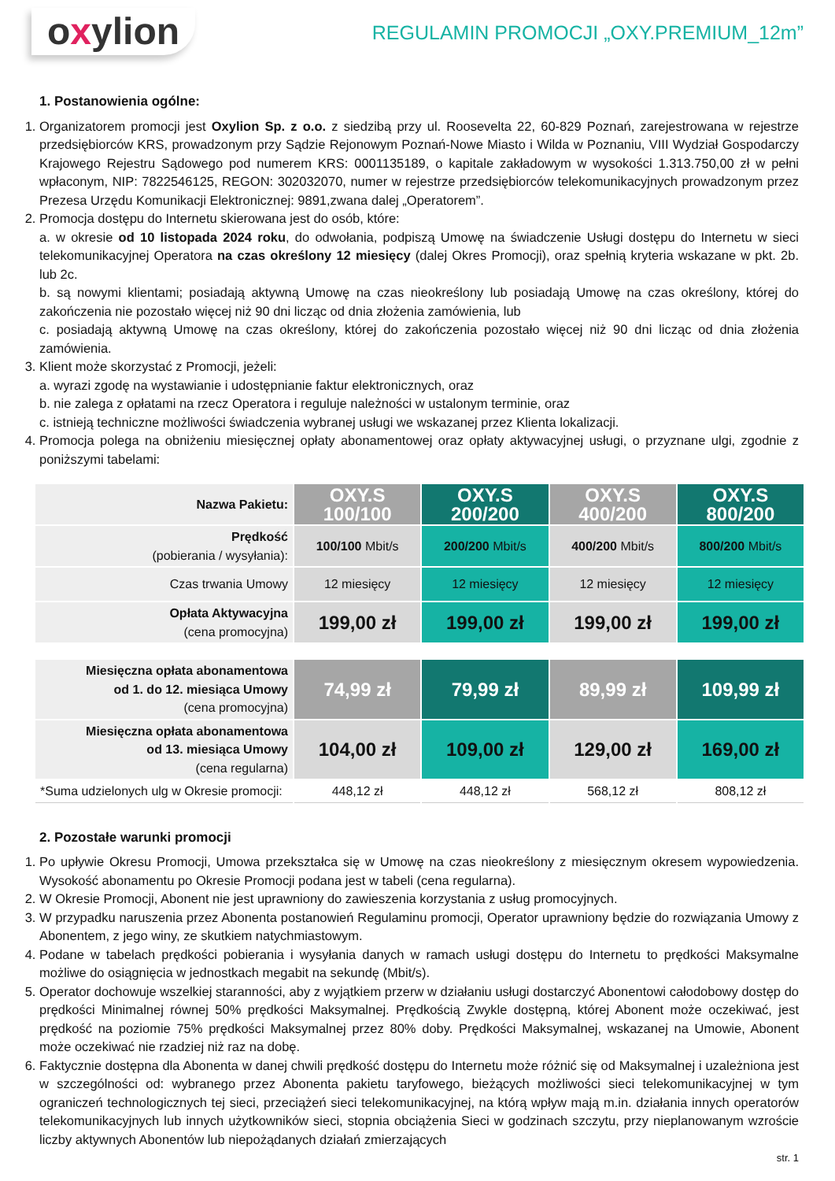oxylion
REGULAMIN PROMOCJI „OXY.PREMIUM_12m”
1. Postanowienia ogólne:
1. Organizatorem promocji jest Oxylion Sp. z o.o. z siedzibą przy ul. Roosevelta 22, 60-829 Poznań, zarejestrowana w rejestrze przedsiębiorców KRS, prowadzonym przy Sądzie Rejonowym Poznań-Nowe Miasto i Wilda w Poznaniu, VIII Wydział Gospodarczy Krajowego Rejestru Sądowego pod numerem KRS: 0001135189, o kapitale zakładowym w wysokości 1.313.750,00 zł w pełni wpłaconym, NIP: 7822546125, REGON: 302032070, numer w rejestrze przedsiębiorców telekomunikacyjnych prowadzonym przez Prezesa Urzędu Komunikacji Elektronicznej: 9891,zwana dalej „Operatorem”.
2. Promocja dostępu do Internetu skierowana jest do osób, które:
a. w okresie od 10 listopada 2024 roku, do odwołania, podpiszą Umowę na świadczenie Usługi dostępu do Internetu w sieci telekomunikacyjnej Operatora na czas określony 12 miesięcy (dalej Okres Promocji), oraz spełnią kryteria wskazane w pkt. 2b. lub 2c.
b. są nowymi klientami; posiadają aktywną Umowę na czas nieokreślony lub posiadają Umowę na czas określony, której do zakończenia nie pozostało więcej niż 90 dni licząc od dnia złożenia zamówienia, lub
c. posiadają aktywną Umowę na czas określony, której do zakończenia pozostało więcej niż 90 dni licząc od dnia złożenia zamówienia.
3. Klient może skorzystać z Promocji, jeżeli:
a. wyrazi zgodę na wystawianie i udostępnianie faktur elektronicznych, oraz
b. nie zalega z opłatami na rzecz Operatora i reguluje należności w ustalonym terminie, oraz
c. istnieją techniczne możliwości świadczenia wybranej usługi we wskazanej przez Klienta lokalizacji.
4. Promocja polega na obniżeniu miesięcznej opłaty abonamentowej oraz opłaty aktywacyjnej usługi, o przyznane ulgi, zgodnie z poniższymi tabelami:
| Nazwa Pakietu: | OXY.S 100/100 | OXY.S 200/200 | OXY.S 400/200 | OXY.S 800/200 |
| Prędkość (pobierania / wysyłania): | 100/100 Mbit/s | 200/200 Mbit/s | 400/200 Mbit/s | 800/200 Mbit/s |
| Czas trwania Umowy | 12 miesięcy | 12 miesięcy | 12 miesięcy | 12 miesięcy |
| Opłata Aktywacyjna (cena promocyjna) | 199,00 zł | 199,00 zł | 199,00 zł | 199,00 zł |
| Miesięczna opłata abonamentowa od 1. do 12. miesiąca Umowy (cena promocyjna) | 74,99 zł | 79,99 zł | 89,99 zł | 109,99 zł |
| Miesięczna opłata abonamentowa od 13. miesiąca Umowy (cena regularna) | 104,00 zł | 109,00 zł | 129,00 zł | 169,00 zł |
| *Suma udzielonych ulg w Okresie promocji: | 448,12 zł | 448,12 zł | 568,12 zł | 808,12 zł |
2. Pozostałe warunki promocji
1. Po upływie Okresu Promocji, Umowa przekształca się w Umowę na czas nieokreślony z miesięcznym okresem wypowiedzenia. Wysokość abonamentu po Okresie Promocji podana jest w tabeli (cena regularna).
2. W Okresie Promocji, Abonent nie jest uprawniony do zawieszenia korzystania z usług promocyjnych.
3. W przypadku naruszenia przez Abonenta postanowień Regulaminu promocji, Operator uprawniony będzie do rozwiązania Umowy z Abonentem, z jego winy, ze skutkiem natychmiastowym.
4. Podane w tabelach prędkości pobierania i wysyłania danych w ramach usługi dostępu do Internetu to prędkości Maksymalne możliwe do osiągnięcia w jednostkach megabit na sekundę (Mbit/s).
5. Operator dochowuje wszelkiej staranności, aby z wyjątkiem przerw w działaniu usługi dostarczyć Abonentowi całodobowy dostęp do prędkości Minimalnej równej 50% prędkości Maksymalnej. Prędkością Zwykle dostępną, której Abonent może oczekiwać, jest prędkość na poziomie 75% prędkości Maksymalnej przez 80% doby. Prędkości Maksymalnej, wskazanej na Umowie, Abonent może oczekiwać nie rzadziej niż raz na dobę.
6. Faktycznie dostępna dla Abonenta w danej chwili prędkość dostępu do Internetu może różnić się od Maksymalnej i uzależniona jest w szczególności od: wybranego przez Abonenta pakietu taryfowego, bieżących możliwości sieci telekomunikacyjnej w tym ograniczeń technologicznych tej sieci, przeciążeń sieci telekomunikacyjnej, na którą wpływ mają m.in. działania innych operatorów telekomunikacyjnych lub innych użytkowników sieci, stopnia obciążenia Sieci w godzinach szczytu, przy nieplanowanym wzroście liczby aktywnych Abonentów lub niepożądanych działań zmierzających
str. 1